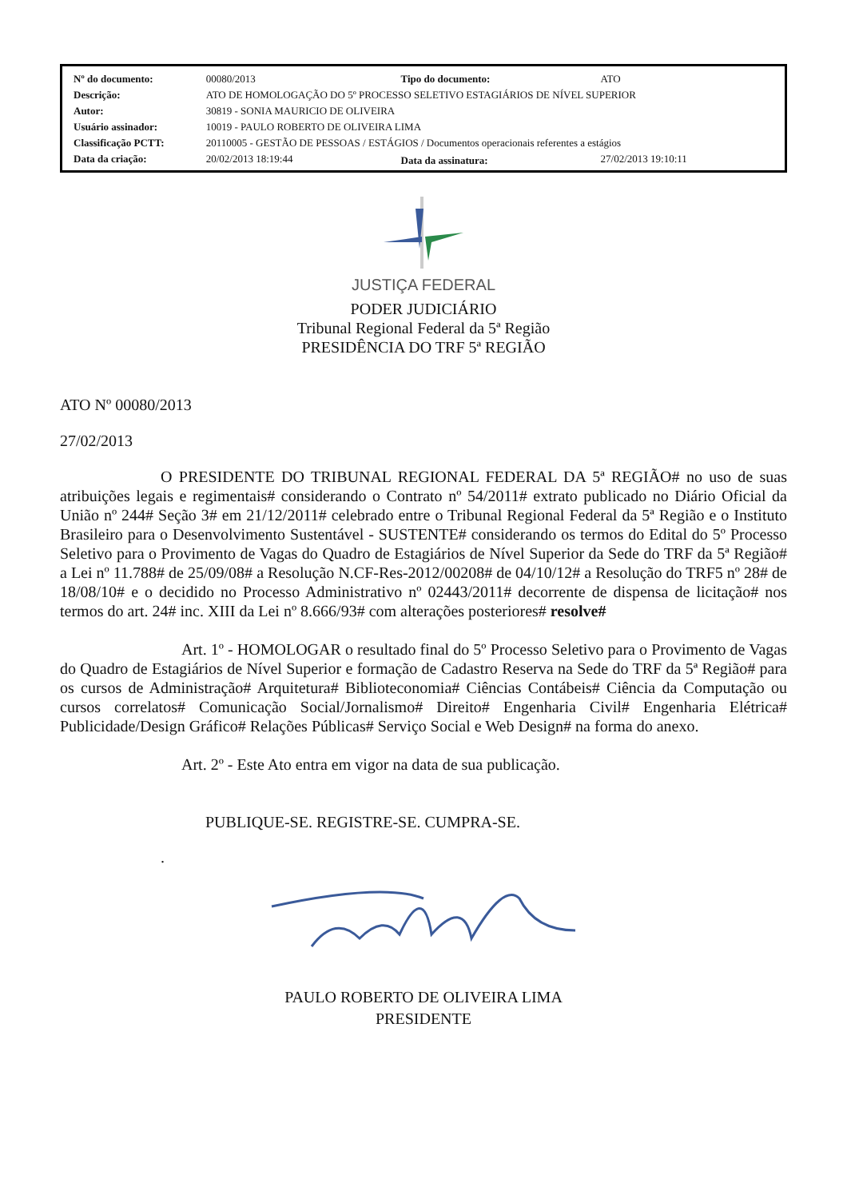| Nº do documento: | 00080/2013 | Tipo do documento: | ATO |
| Descrição: | ATO DE HOMOLOGAÇÃO DO 5º PROCESSO SELETIVO ESTAGIÁRIOS DE NÍVEL SUPERIOR | | |
| Autor: | 30819 - SONIA MAURICIO DE OLIVEIRA | | |
| Usuário assinador: | 10019 - PAULO ROBERTO DE OLIVEIRA LIMA | | |
| Classificação PCTT: | 20110005 - GESTÃO DE PESSOAS / ESTÁGIOS / Documentos operacionais referentes a estágios | | |
| Data da criação: | 20/02/2013 18:19:44 | Data da assinatura: | 27/02/2013 19:10:11 |
JUSTIÇA FEDERAL
PODER JUDICIÁRIO
Tribunal Regional Federal da 5ª Região
PRESIDÊNCIA DO TRF 5ª REGIÃO
ATO Nº 00080/2013
27/02/2013
O PRESIDENTE DO TRIBUNAL REGIONAL FEDERAL DA 5ª REGIÃO# no uso de suas atribuições legais e regimentais# considerando o Contrato nº 54/2011# extrato publicado no Diário Oficial da União nº 244# Seção 3# em 21/12/2011# celebrado entre o Tribunal Regional Federal da 5ª Região e o Instituto Brasileiro para o Desenvolvimento Sustentável - SUSTENTE# considerando os termos do Edital do 5º Processo Seletivo para o Provimento de Vagas do Quadro de Estagiários de Nível Superior da Sede do TRF da 5ª Região# a Lei nº 11.788# de 25/09/08# a Resolução N.CF-Res-2012/00208# de 04/10/12# a Resolução do TRF5 nº 28# de 18/08/10# e o decidido no Processo Administrativo nº 02443/2011# decorrente de dispensa de licitação# nos termos do art. 24# inc. XIII da Lei nº 8.666/93# com alterações posteriores# resolve#
Art. 1º - HOMOLOGAR o resultado final do 5º Processo Seletivo para o Provimento de Vagas do Quadro de Estagiários de Nível Superior e formação de Cadastro Reserva na Sede do TRF da 5ª Região# para os cursos de Administração# Arquitetura# Biblioteconomia# Ciências Contábeis# Ciência da Computação ou cursos correlatos# Comunicação Social/Jornalismo# Direito# Engenharia Civil# Engenharia Elétrica# Publicidade/Design Gráfico# Relações Públicas# Serviço Social e Web Design# na forma do anexo.
Art. 2º - Este Ato entra em vigor na data de sua publicação.
PUBLIQUE-SE. REGISTRE-SE. CUMPRA-SE.
.
PAULO ROBERTO DE OLIVEIRA LIMA
PRESIDENTE